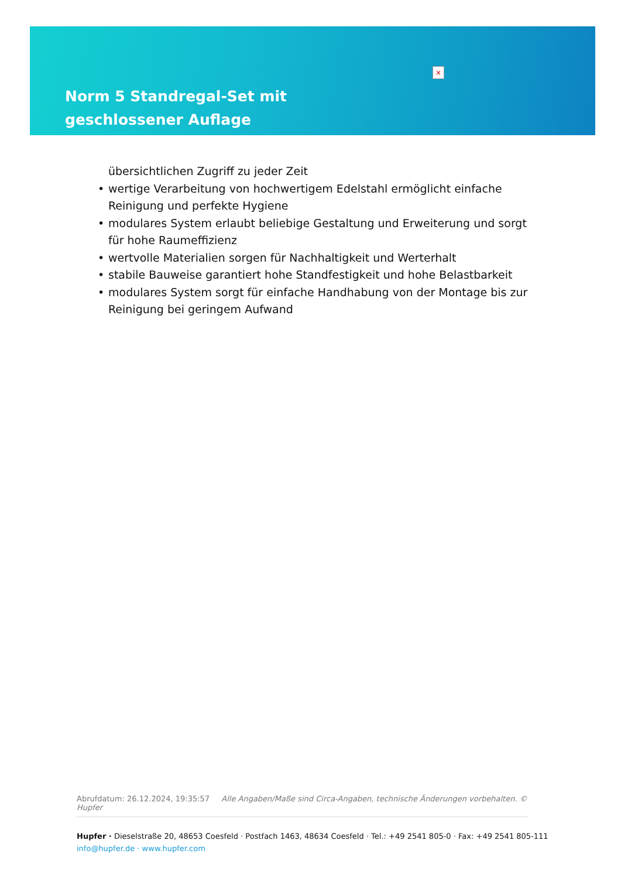Norm 5 Standregal-Set mit geschlossener Auflage
×
übersichtlichen Zugriff zu jeder Zeit
• wertige Verarbeitung von hochwertigem Edelstahl ermöglicht einfache Reinigung und perfekte Hygiene
• modulares System erlaubt beliebige Gestaltung und Erweiterung und sorgt für hohe Raumeffizienz
• wertvolle Materialien sorgen für Nachhaltigkeit und Werterhalt
• stabile Bauweise garantiert hohe Standfestigkeit und hohe Belastbarkeit
• modulares System sorgt für einfache Handhabung von der Montage bis zur Reinigung bei geringem Aufwand
Abrufdatum: 26.12.2024, 19:35:57 Alle Angaben/Maße sind Circa-Angaben, technische Änderungen vorbehalten. © Hupfer
Hupfer · Dieselstraße 20, 48653 Coesfeld · Postfach 1463, 48634 Coesfeld · Tel.: +49 2541 805-0 · Fax: +49 2541 805-111
info@hupfer.de · www.hupfer.com